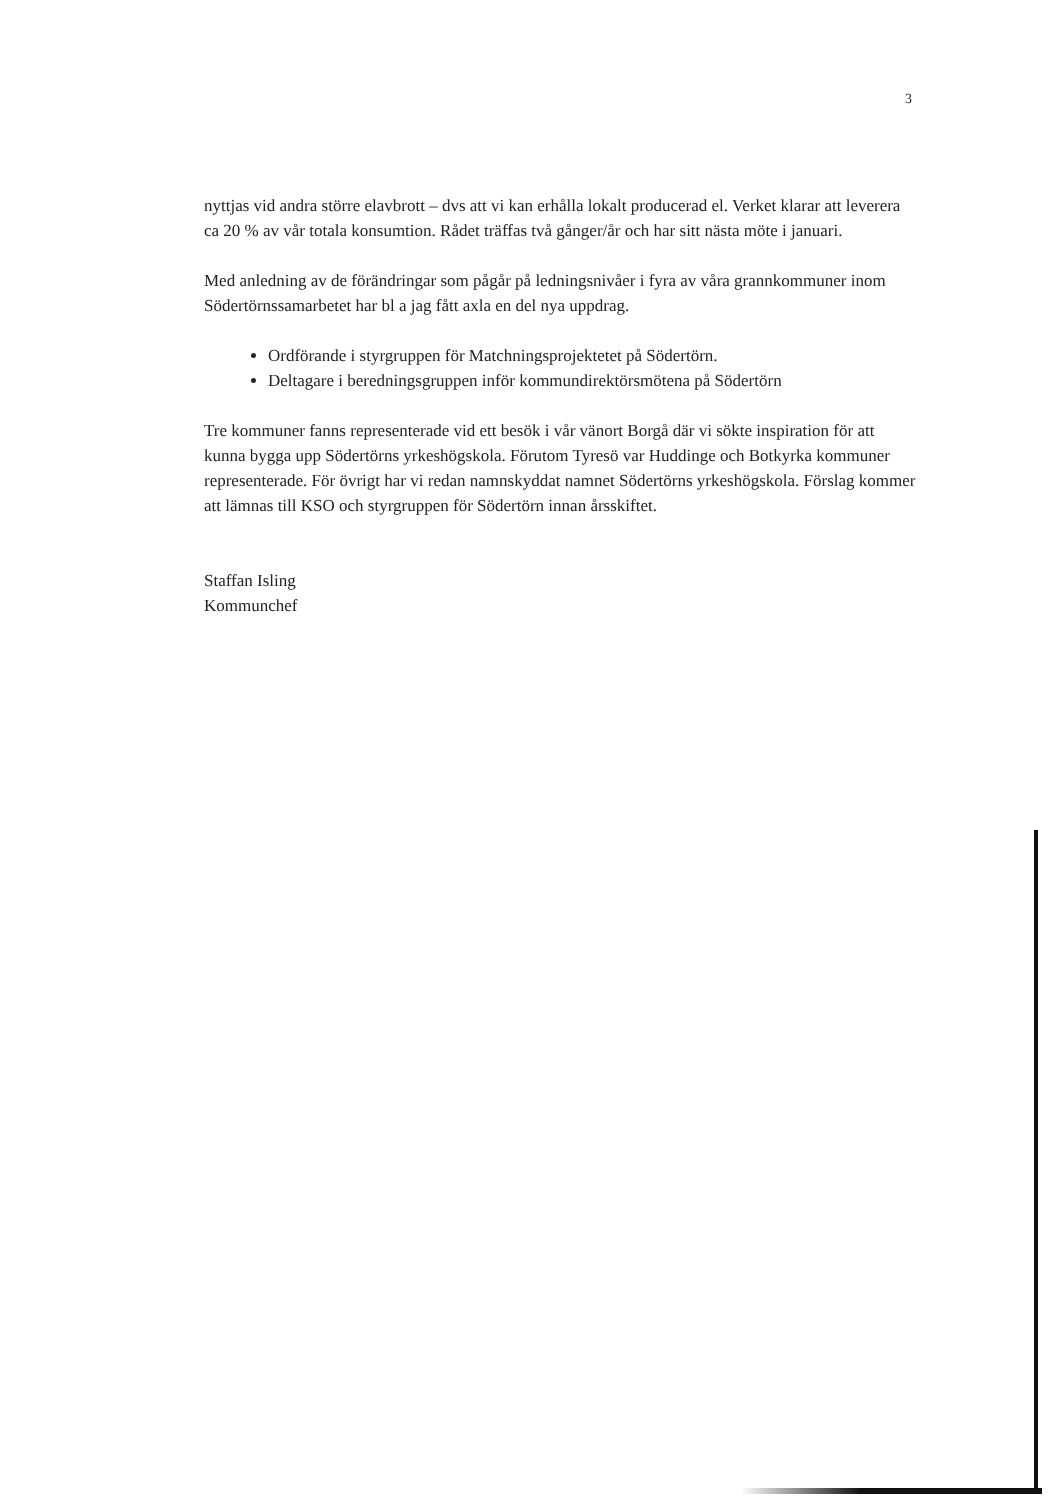3
nyttjas vid andra större elavbrott – dvs att vi kan erhålla lokalt producerad el. Verket klarar att leverera ca 20 % av vår totala konsumtion. Rådet träffas två gånger/år och har sitt nästa möte i januari.
Med anledning av de förändringar som pågår på ledningsnivåer i fyra av våra grannkommuner inom Södertörnssamarbetet har bl a jag fått axla en del nya uppdrag.
Ordförande i styrgruppen för Matchningsprojektetet på Södertörn.
Deltagare i beredningsgruppen inför kommundirektörsmötena på Södertörn
Tre kommuner fanns representerade vid ett besök i vår vänort Borgå där vi sökte inspiration för att kunna bygga upp Södertörns yrkeshögskola. Förutom Tyresö var Huddinge och Botkyrka kommuner representerade. För övrigt har vi redan namnskyddat namnet Södertörns yrkeshögskola. Förslag kommer att lämnas till KSO och styrgruppen för Södertörn innan årsskiftet.
Staffan Isling
Kommunchef